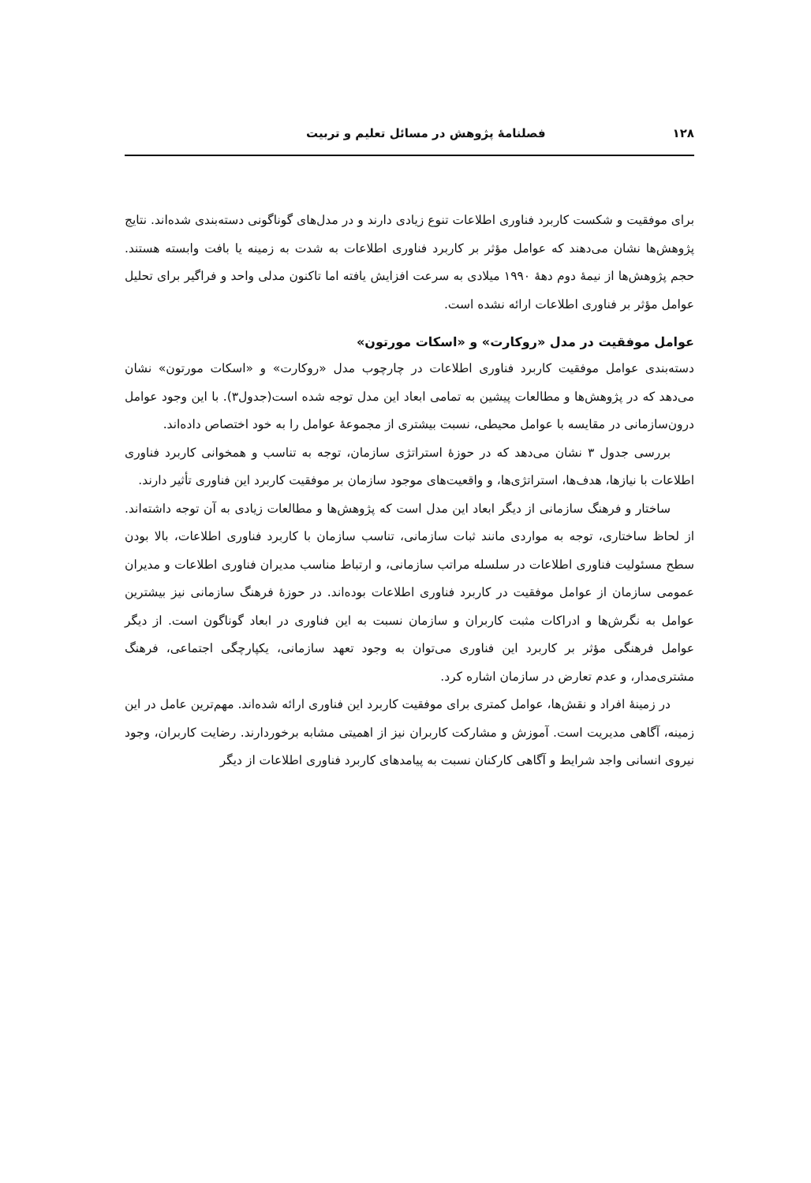۱۲۸ فصلنامهٔ پژوهش در مسائل تعلیم و تربیت
برای موفقیت و شکست کاربرد فناوری اطلاعات تنوع زیادی دارند و در مدل‌های گوناگونی دسته‌بندی شده‌اند. نتایج پژوهش‌ها نشان می‌دهند که عوامل مؤثر بر کاربرد فناوری اطلاعات به شدت به زمینه یا بافت وابسته هستند. حجم پژوهش‌ها از نیمهٔ دوم دههٔ ۱۹۹۰ میلادی به سرعت افزایش یافته اما تاکنون مدلی واحد و فراگیر برای تحلیل عوامل مؤثر بر فناوری اطلاعات ارائه نشده است.
عوامل موفقیت در مدل «روکارت» و «اسکات مورتون»
دسته‌بندی عوامل موفقیت کاربرد فناوری اطلاعات در چارچوب مدل «روکارت» و «اسکات مورتون» نشان می‌دهد که در پژوهش‌ها و مطالعات پیشین به تمامی ابعاد این مدل توجه شده است(جدول۳). با این وجود عوامل درون‌سازمانی در مقایسه با عوامل محیطی، نسبت بیشتری از مجموعهٔ عوامل را به خود اختصاص داده‌اند.
بررسی جدول ۳ نشان می‌دهد که در حوزهٔ استراتژی سازمان، توجه به تناسب و همخوانی کاربرد فناوری اطلاعات با نیازها، هدف‌ها، استراتژی‌ها، و واقعیت‌های موجود سازمان بر موفقیت کاربرد این فناوری تأثیر دارند.
ساختار و فرهنگ سازمانی از دیگر ابعاد این مدل است که پژوهش‌ها و مطالعات زیادی به آن توجه داشته‌اند. از لحاظ ساختاری، توجه به مواردی مانند ثبات سازمانی، تناسب سازمان با کاربرد فناوری اطلاعات، بالا بودن سطح مسئولیت فناوری اطلاعات در سلسله مراتب سازمانی، و ارتباط مناسب مدیران فناوری اطلاعات و مدیران عمومی سازمان از عوامل موفقیت در کاربرد فناوری اطلاعات بوده‌اند. در حوزهٔ فرهنگ سازمانی نیز بیشترین عوامل به نگرش‌ها و ادراکات مثبت کاربران و سازمان نسبت به این فناوری در ابعاد گوناگون است. از دیگر عوامل فرهنگی مؤثر بر کاربرد این فناوری می‌توان به وجود تعهد سازمانی، یکپارچگی اجتماعی، فرهنگ مشتری‌مدار، و عدم تعارض در سازمان اشاره کرد.
در زمینهٔ افراد و نقش‌ها، عوامل کمتری برای موفقیت کاربرد این فناوری ارائه شده‌اند. مهم‌ترین عامل در این زمینه، آگاهی مدیریت است. آموزش و مشارکت کاربران نیز از اهمیتی مشابه برخوردارند. رضایت کاربران، وجود نیروی انسانی واجد شرایط و آگاهی کارکنان نسبت به پیامدهای کاربرد فناوری اطلاعات از دیگر